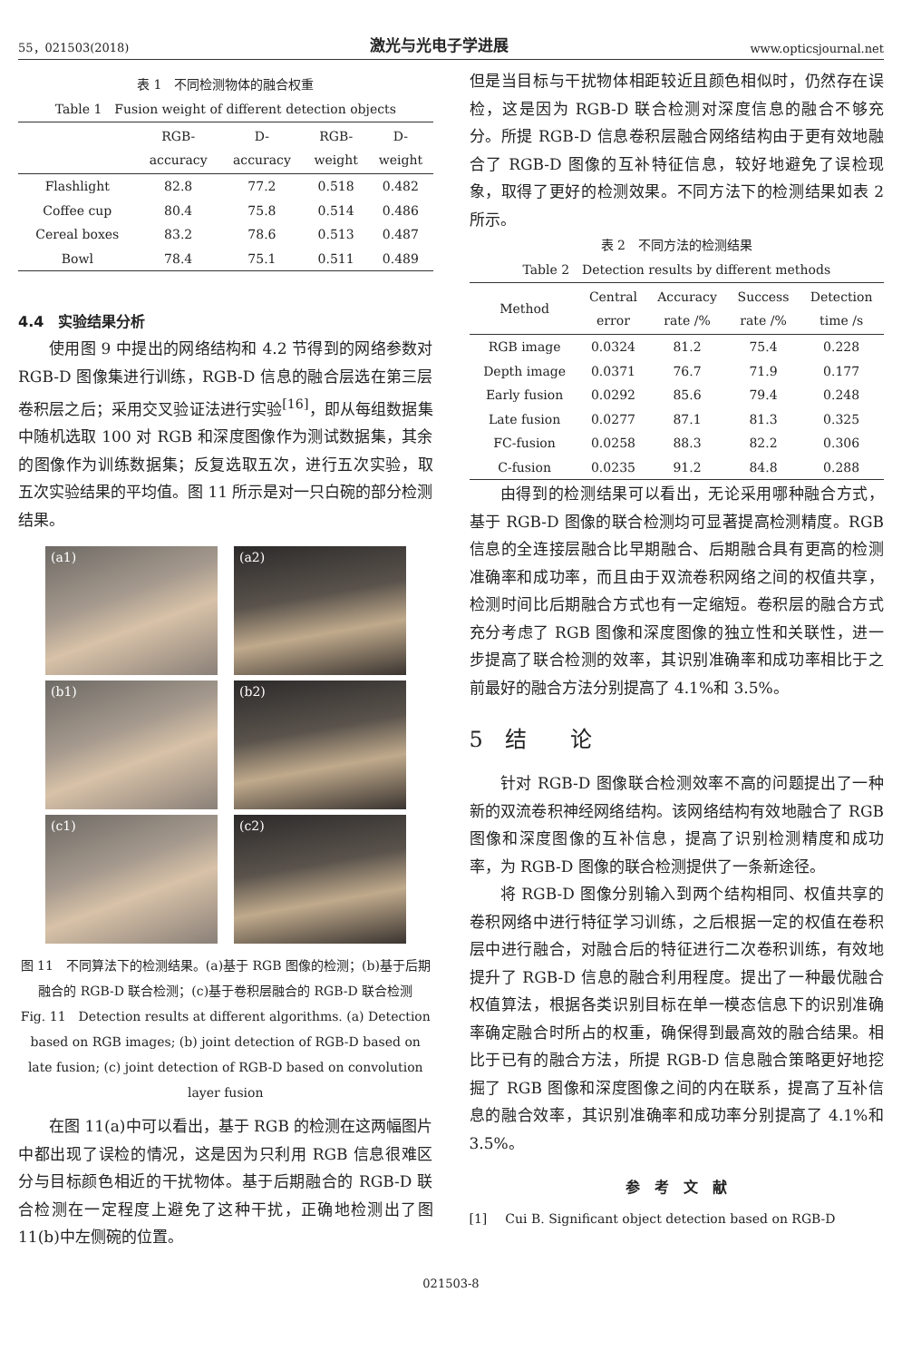55，021503(2018) 激光与光电子学进展 www.opticsjournal.net
表 1　不同检测物体的融合权重
Table 1　Fusion weight of different detection objects
| | RGB- accuracy | D- accuracy | RGB- weight | D- weight |
| --- | --- | --- | --- | --- |
| Flashlight | 82.8 | 77.2 | 0.518 | 0.482 |
| Coffee cup | 80.4 | 75.8 | 0.514 | 0.486 |
| Cereal boxes | 83.2 | 78.6 | 0.513 | 0.487 |
| Bowl | 78.4 | 75.1 | 0.511 | 0.489 |
4.4　实验结果分析
使用图 9 中提出的网络结构和 4.2 节得到的网络参数对 RGB-D 图像集进行训练，RGB-D 信息的融合层选在第三层卷积层之后；采用交叉验证法进行实验<sup>[16]</sup>，即从每组数据集中随机选取 100 对 RGB 和深度图像作为测试数据集，其余的图像作为训练数据集；反复选取五次，进行五次实验，取五次实验结果的平均值。图 11 所示是对一只白碗的部分检测结果。
(a1)
(a2)
(b1)
(b2)
(c1)
(c2)
图 11　不同算法下的检测结果。(a)基于 RGB 图像的检测；(b)基于后期融合的 RGB-D 联合检测；(c)基于卷积层融合的 RGB-D 联合检测
Fig. 11　Detection results at different algorithms. (a) Detection based on RGB images; (b) joint detection of RGB-D based on late fusion; (c) joint detection of RGB-D based on convolution layer fusion
在图 11(a)中可以看出，基于 RGB 的检测在这两幅图片中都出现了误检的情况，这是因为只利用 RGB 信息很难区分与目标颜色相近的干扰物体。基于后期融合的 RGB-D 联合检测在一定程度上避免了这种干扰，正确地检测出了图 11(b)中左侧碗的位置。
但是当目标与干扰物体相距较近且颜色相似时，仍然存在误检，这是因为 RGB-D 联合检测对深度信息的融合不够充分。所提 RGB-D 信息卷积层融合网络结构由于更有效地融合了 RGB-D 图像的互补特征信息，较好地避免了误检现象，取得了更好的检测效果。不同方法下的检测结果如表 2 所示。
表 2　不同方法的检测结果
Table 2　Detection results by different methods
| Method | Central error | Accuracy rate /% | Success rate /% | Detection time /s |
| --- | --- | --- | --- | --- |
| RGB image | 0.0324 | 81.2 | 75.4 | 0.228 |
| Depth image | 0.0371 | 76.7 | 71.9 | 0.177 |
| Early fusion | 0.0292 | 85.6 | 79.4 | 0.248 |
| Late fusion | 0.0277 | 87.1 | 81.3 | 0.325 |
| FC-fusion | 0.0258 | 88.3 | 82.2 | 0.306 |
| C-fusion | 0.0235 | 91.2 | 84.8 | 0.288 |
由得到的检测结果可以看出，无论采用哪种融合方式，基于 RGB-D 图像的联合检测均可显著提高检测精度。RGB 信息的全连接层融合比早期融合、后期融合具有更高的检测准确率和成功率，而且由于双流卷积网络之间的权值共享，检测时间比后期融合方式也有一定缩短。卷积层的融合方式充分考虑了 RGB 图像和深度图像的独立性和关联性，进一步提高了联合检测的效率，其识别准确率和成功率相比于之前最好的融合方法分别提高了 4.1%和 3.5%。
5　结　　论
针对 RGB-D 图像联合检测效率不高的问题提出了一种新的双流卷积神经网络结构。该网络结构有效地融合了 RGB 图像和深度图像的互补信息，提高了识别检测精度和成功率，为 RGB-D 图像的联合检测提供了一条新途径。
将 RGB-D 图像分别输入到两个结构相同、权值共享的卷积网络中进行特征学习训练，之后根据一定的权值在卷积层中进行融合，对融合后的特征进行二次卷积训练，有效地提升了 RGB-D 信息的融合利用程度。提出了一种最优融合权值算法，根据各类识别目标在单一模态信息下的识别准确率确定融合时所占的权重，确保得到最高效的融合结果。相比于已有的融合方法，所提 RGB-D 信息融合策略更好地挖掘了 RGB 图像和深度图像之间的内在联系，提高了互补信息的融合效率，其识别准确率和成功率分别提高了 4.1%和3.5%。
参　考　文　献
[1] Cui B. Significant object detection based on RGB-D
021503-8